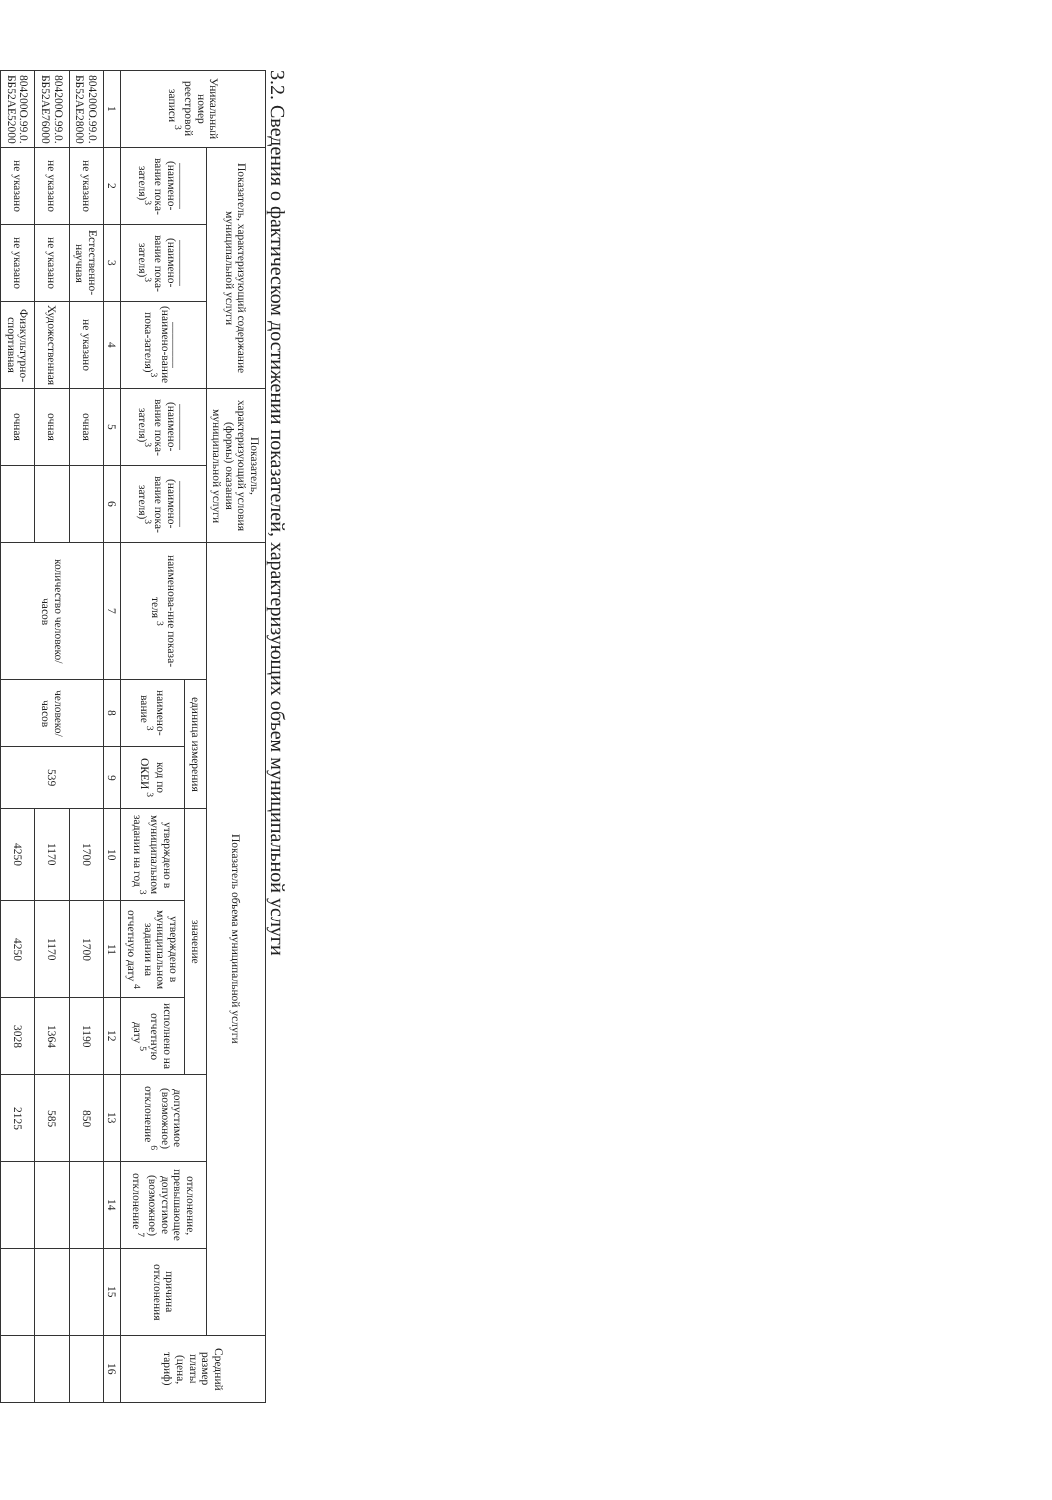3.2. Сведения о фактическом достижении показателей, характеризующих объем муниципальной услуги
| Уникальный номер реестровой записи <sup>3</sup> | Показатель, характеризующий содержание муниципальной услуги | | | Показатель, характеризующий условия (формы) оказания муниципальной услуги | | Показатель объема муниципальной услуги | | | | | | | | | Средний размер платы (цена, тариф) |
| --- | --- | --- | --- | --- | --- | --- | --- | --- | --- | --- | --- | --- | --- | --- | --- |
| | ________ (наимено-вание пока-зателя)<sup>3</sup> | ________ (наимено-вание пока-зателя)<sup>3</sup> | ________ (наимено-вание пока-зателя)<sup>3</sup> | ________ (наимено-вание пока-зателя)<sup>3</sup> | ________ (наимено-вание пока-зателя)<sup>3</sup> | наименова-ние показа-теля <sup>3</sup> | единица измерения | | значение | | | допустимое (возможное) отклонение <sup>6</sup> | отклонение, превышающее допустимое (возможное) отклонение <sup>7</sup> | причина отклонения | |
| | | | | | | | наимено-вание <sup>3</sup> | код по ОКЕИ <sup>3</sup> | утверждено в муниципальном задании на год <sup>3</sup> | утверждено в муниципальном задании на отчетную дату <sup>4</sup> | исполнено на отчетную дату <sup>5</sup> | | | | |
| 1 | 2 | 3 | 4 | 5 | 6 | 7 | 8 | 9 | 10 | 11 | 12 | 13 | 14 | 15 | 16 |
| 804200О.99.0. ББ52АЕ28000 | не указано | Естественно-научная | не указано | очная | | количество человеко/часов | человеко/часов | 539 | 1700 | 1700 | 1190 | 850 | | | |
| 804200О.99.0. ББ52АЕ76000 | не указано | не указано | Художественная | очная | | | | | 1170 | 1170 | 1364 | 585 | | | |
| 804200О.99.0. ББ52АЕ52000 | не указано | не указано | Физкультурно-спортивная | очная | | | | | 4250 | 4250 | 3028 | 2125 | | | |